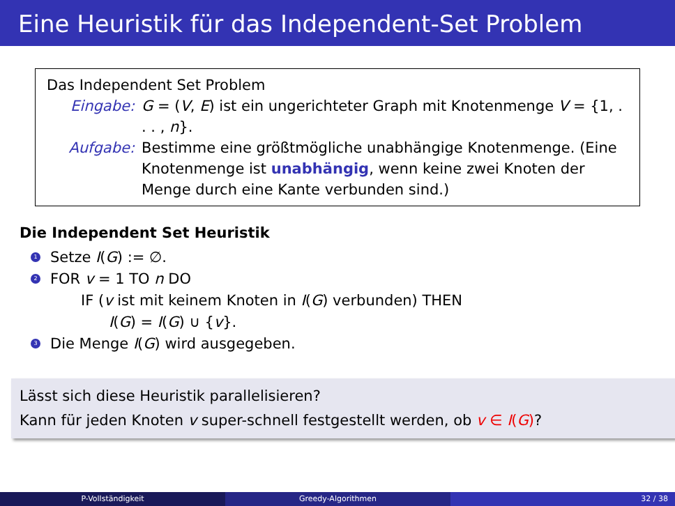Eine Heuristik für das Independent-Set Problem
Das Independent Set Problem
Eingabe: G = (V, E) ist ein ungerichteter Graph mit Knotenmenge V = {1, . . . , n}.
Aufgabe: Bestimme eine größtmögliche unabhängige Knotenmenge. (Eine Knotenmenge ist unabhängig, wenn keine zwei Knoten der Menge durch eine Kante verbunden sind.)
Die Independent Set Heuristik
1 Setze I(G) := ∅.
2 FOR v = 1 TO n DO
IF (v ist mit keinem Knoten in I(G) verbunden) THEN
I(G) = I(G) ∪ {v}.
3 Die Menge I(G) wird ausgegeben.
Lässt sich diese Heuristik parallelisieren?
Kann für jeden Knoten v super-schnell festgestellt werden, ob v ∈ I(G)?
P-Vollständigkeit Greedy-Algorithmen 32 / 38